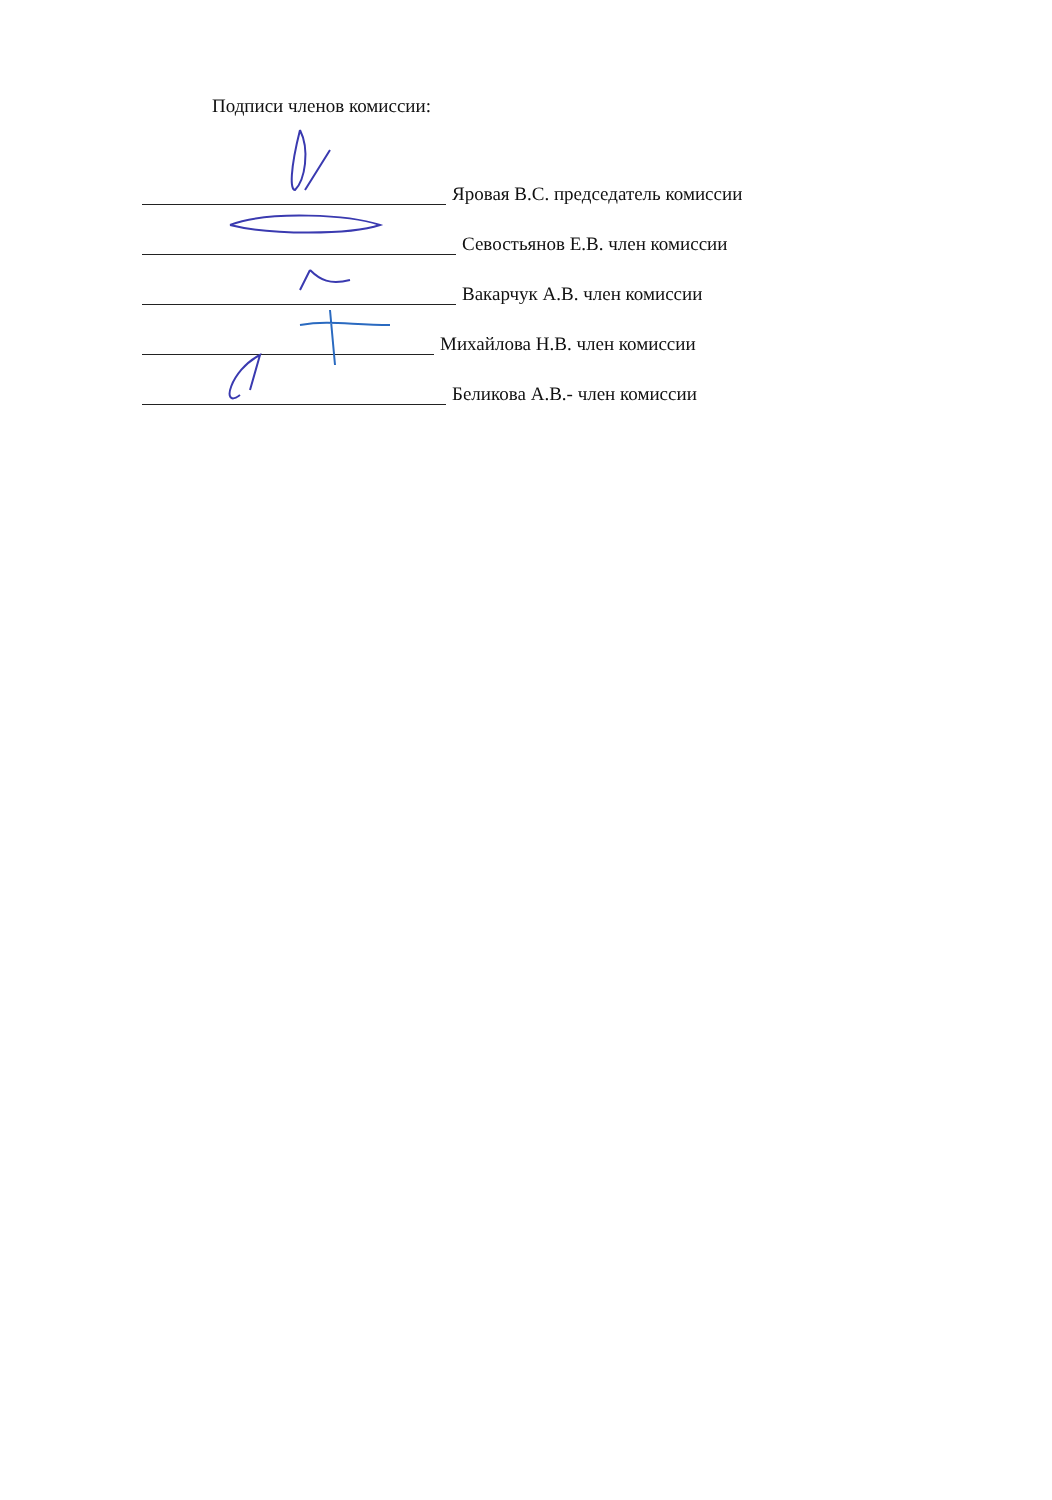Подписи членов комиссии:
Яровая В.С. председатель комиссии
Севостьянов Е.В. член комиссии
Вакарчук А.В. член комиссии
Михайлова Н.В. член комиссии
Беликова А.В.- член комиссии